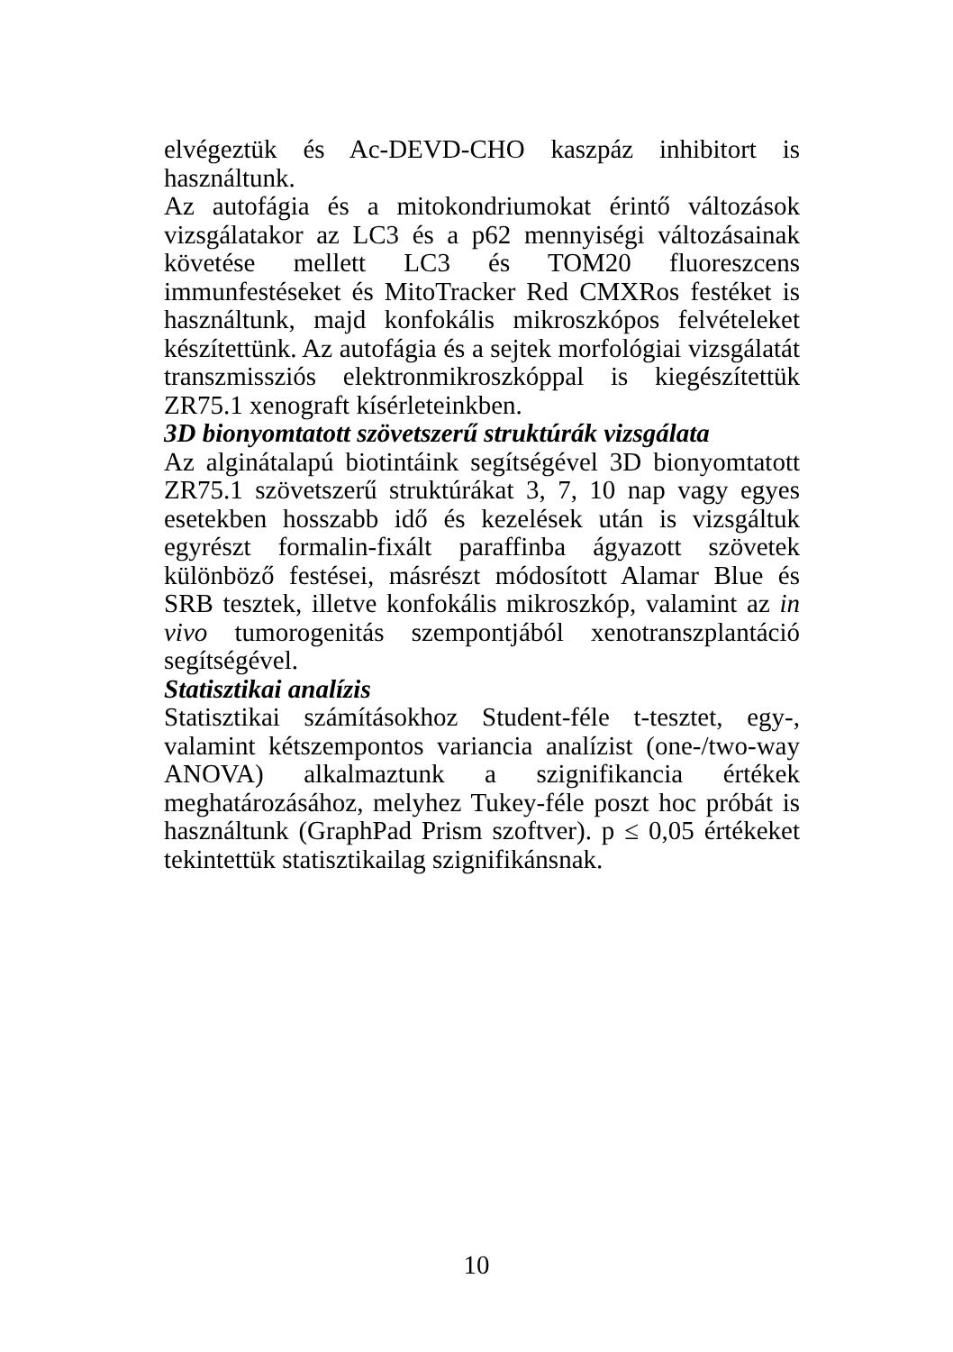elvégeztük és Ac-DEVD-CHO kaszpáz inhibitort is használtunk.
Az autofágia és a mitokondriumokat érintő változások vizsgálatakor az LC3 és a p62 mennyiségi változásainak követése mellett LC3 és TOM20 fluoreszcens immunfestéseket és MitoTracker Red CMXRos festéket is használtunk, majd konfokális mikroszkópos felvételeket készítettünk. Az autofágia és a sejtek morfológiai vizsgálatát transzmissziós elektronmikroszkóppal is kiegészítettük ZR75.1 xenograft kísérleteinkben.
3D bionyomtatott szövetszerű struktúrák vizsgálata
Az alginátalapú biotintáink segítségével 3D bionyomtatott ZR75.1 szövetszerű struktúrákat 3, 7, 10 nap vagy egyes esetekben hosszabb idő és kezelések után is vizsgáltuk egyrészt formalin-fixált paraffinba ágyazott szövetek különböző festései, másrészt módosított Alamar Blue és SRB tesztek, illetve konfokális mikroszkóp, valamint az in vivo tumorogenitás szempontjából xenotranszplantáció segítségével.
Statisztikai analízis
Statisztikai számításokhoz Student-féle t-tesztet, egy-, valamint kétszempontos variancia analízist (one-/two-way ANOVA) alkalmaztunk a szignifikancia értékek meghatározásához, melyhez Tukey-féle poszt hoc próbát is használtunk (GraphPad Prism szoftver). p ≤ 0,05 értékeket tekintettük statisztikailag szignifikánsnak.
10